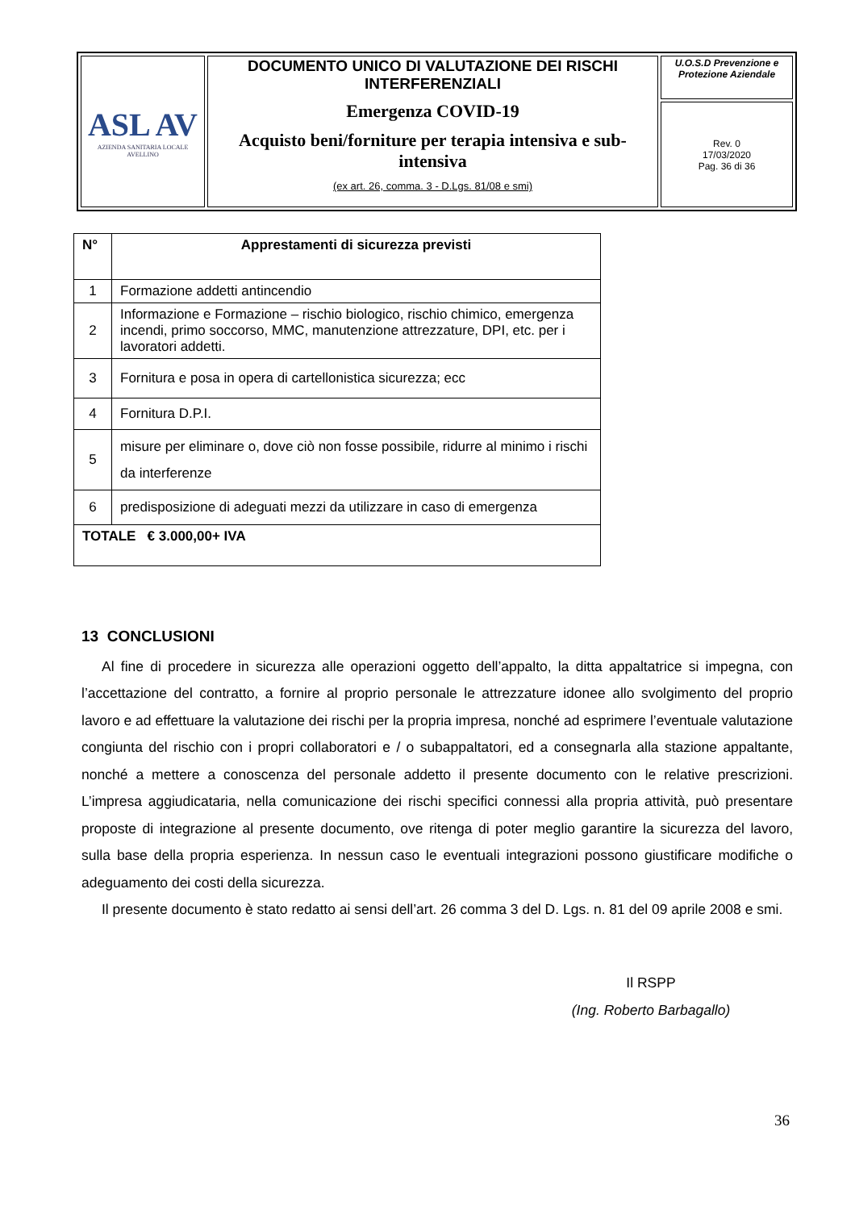| ASL AV AZIENDA SANITARIA LOCALE AVELLINO | DOCUMENTO UNICO DI VALUTAZIONE DEI RISCHI INTERFERENZIALI Emergenza COVID-19 Acquisto beni/forniture per terapia intensiva e sub-intensiva (ex art. 26, comma. 3 - D.Lgs. 81/08 e smi) | U.O.S.D Prevenzione e Protezione Aziendale |
| | | Rev. 0 17/03/2020 Pag. 36 di 36 |
| N° | Apprestamenti di sicurezza previsti |
| --- | --- |
| 1 | Formazione addetti antincendio |
| 2 | Informazione e Formazione – rischio biologico, rischio chimico, emergenza incendi, primo soccorso, MMC, manutenzione attrezzature, DPI, etc. per i lavoratori addetti. |
| 3 | Fornitura e posa in opera di cartellonistica sicurezza; ecc |
| 4 | Fornitura D.P.I. |
| 5 | misure per eliminare o, dove ciò non fosse possibile, ridurre al minimo i rischi da interferenze |
| 6 | predisposizione di adeguati mezzi da utilizzare in caso di emergenza |
| TOTALE € 3.000,00+ IVA | |
13 CONCLUSIONI
Al fine di procedere in sicurezza alle operazioni oggetto dell’appalto, la ditta appaltatrice si impegna, con l’accettazione del contratto, a fornire al proprio personale le attrezzature idonee allo svolgimento del proprio lavoro e ad effettuare la valutazione dei rischi per la propria impresa, nonché ad esprimere l’eventuale valutazione congiunta del rischio con i propri collaboratori e / o subappaltatori, ed a consegnarla alla stazione appaltante, nonché a mettere a conoscenza del personale addetto il presente documento con le relative prescrizioni. L’impresa aggiudicataria, nella comunicazione dei rischi specifici connessi alla propria attività, può presentare proposte di integrazione al presente documento, ove ritenga di poter meglio garantire la sicurezza del lavoro, sulla base della propria esperienza. In nessun caso le eventuali integrazioni possono giustificare modifiche o adeguamento dei costi della sicurezza.
Il presente documento è stato redatto ai sensi dell’art. 26 comma 3 del D. Lgs. n. 81 del 09 aprile 2008 e smi.
Il RSPP
(Ing. Roberto Barbagallo)
36